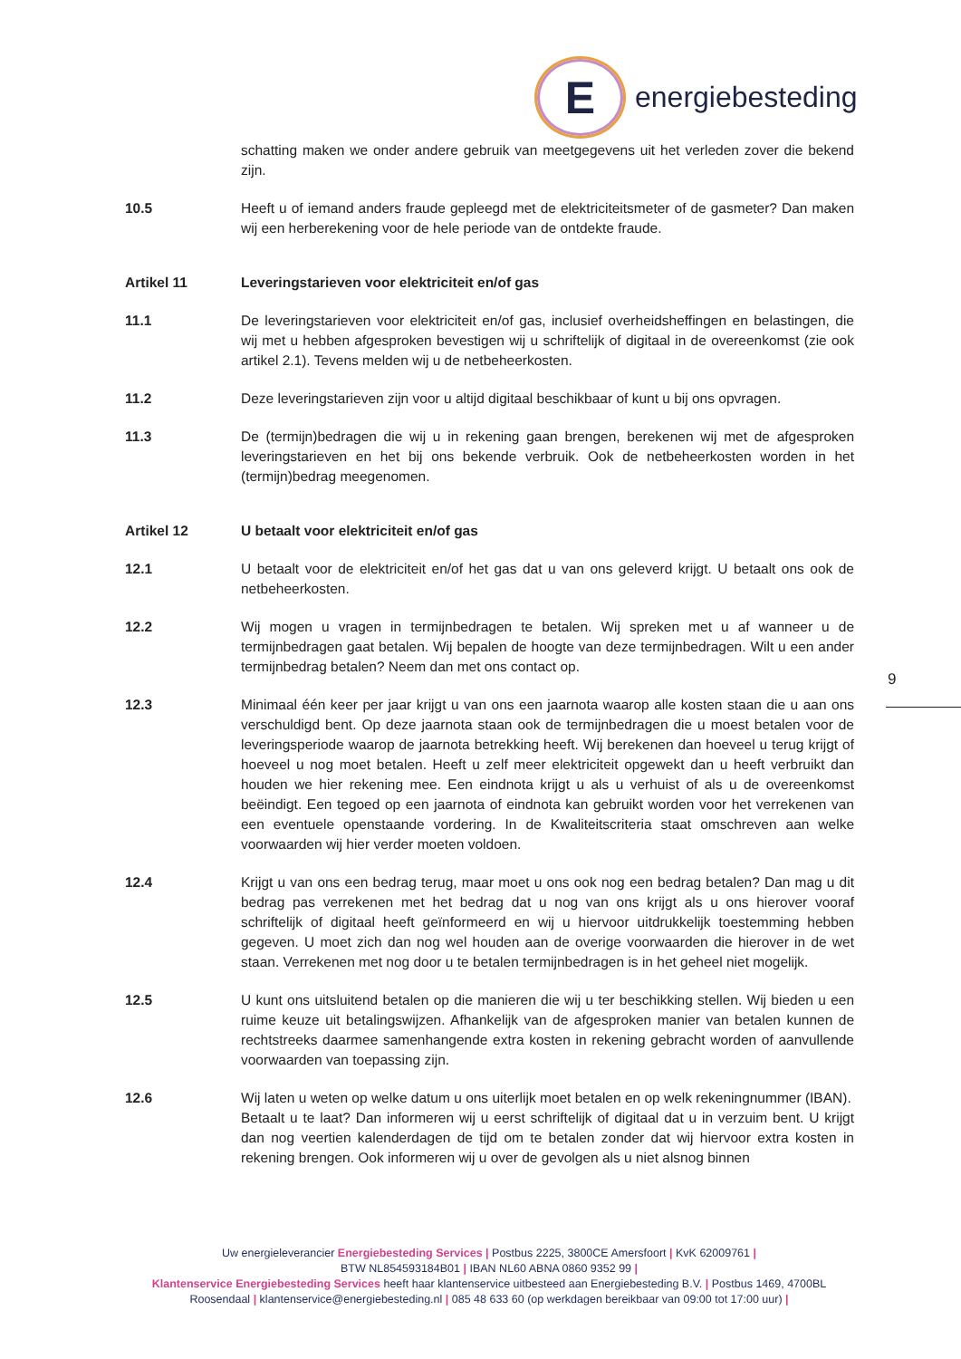E
energiebesteding
schatting maken we onder andere gebruik van meetgegevens uit het verleden zover die bekend zijn.
10.5 Heeft u of iemand anders fraude gepleegd met de elektriciteitsmeter of de gasmeter? Dan maken wij een herberekening voor de hele periode van de ontdekte fraude.
Artikel 11 Leveringstarieven voor elektriciteit en/of gas
11.1 De leveringstarieven voor elektriciteit en/of gas, inclusief overheidsheffingen en belastingen, die wij met u hebben afgesproken bevestigen wij u schriftelijk of digitaal in de overeenkomst (zie ook artikel 2.1). Tevens melden wij u de netbeheerkosten.
11.2 Deze leveringstarieven zijn voor u altijd digitaal beschikbaar of kunt u bij ons opvragen.
11.3 De (termijn)bedragen die wij u in rekening gaan brengen, berekenen wij met de afgesproken leveringstarieven en het bij ons bekende verbruik. Ook de netbeheerkosten worden in het (termijn)bedrag meegenomen.
Artikel 12 U betaalt voor elektriciteit en/of gas
12.1 U betaalt voor de elektriciteit en/of het gas dat u van ons geleverd krijgt. U betaalt ons ook de netbeheerkosten.
12.2 Wij mogen u vragen in termijnbedragen te betalen. Wij spreken met u af wanneer u de termijnbedragen gaat betalen. Wij bepalen de hoogte van deze termijnbedragen. Wilt u een ander termijnbedrag betalen? Neem dan met ons contact op.
12.3 Minimaal één keer per jaar krijgt u van ons een jaarnota waarop alle kosten staan die u aan ons verschuldigd bent. Op deze jaarnota staan ook de termijnbedragen die u moest betalen voor de leveringsperiode waarop de jaarnota betrekking heeft. Wij berekenen dan hoeveel u terug krijgt of hoeveel u nog moet betalen. Heeft u zelf meer elektriciteit opgewekt dan u heeft verbruikt dan houden we hier rekening mee. Een eindnota krijgt u als u verhuist of als u de overeenkomst beëindigt. Een tegoed op een jaarnota of eindnota kan gebruikt worden voor het verrekenen van een eventuele openstaande vordering. In de Kwaliteitscriteria staat omschreven aan welke voorwaarden wij hier verder moeten voldoen.
12.4 Krijgt u van ons een bedrag terug, maar moet u ons ook nog een bedrag betalen? Dan mag u dit bedrag pas verrekenen met het bedrag dat u nog van ons krijgt als u ons hierover vooraf schriftelijk of digitaal heeft geïnformeerd en wij u hiervoor uitdrukkelijk toestemming hebben gegeven. U moet zich dan nog wel houden aan de overige voorwaarden die hierover in de wet staan. Verrekenen met nog door u te betalen termijnbedragen is in het geheel niet mogelijk.
12.5 U kunt ons uitsluitend betalen op die manieren die wij u ter beschikking stellen. Wij bieden u een ruime keuze uit betalingswijzen. Afhankelijk van de afgesproken manier van betalen kunnen de rechtstreeks daarmee samenhangende extra kosten in rekening gebracht worden of aanvullende voorwaarden van toepassing zijn.
12.6 Wij laten u weten op welke datum u ons uiterlijk moet betalen en op welk rekeningnummer (IBAN).
Betaalt u te laat? Dan informeren wij u eerst schriftelijk of digitaal dat u in verzuim bent. U krijgt dan nog veertien kalenderdagen de tijd om te betalen zonder dat wij hiervoor extra kosten in rekening brengen. Ook informeren wij u over de gevolgen als u niet alsnog binnen
9
Uw energieleverancier Energiebesteding Services | Postbus 2225, 3800CE Amersfoort | KvK 62009761 |
BTW NL854593184B01 | IBAN NL60 ABNA 0860 9352 99 |
Klantenservice Energiebesteding Services heeft haar klantenservice uitbesteed aan Energiebesteding B.V. | Postbus 1469, 4700BL Roosendaal | klantenservice@energiebesteding.nl | 085 48 633 60 (op werkdagen bereikbaar van 09:00 tot 17:00 uur) |